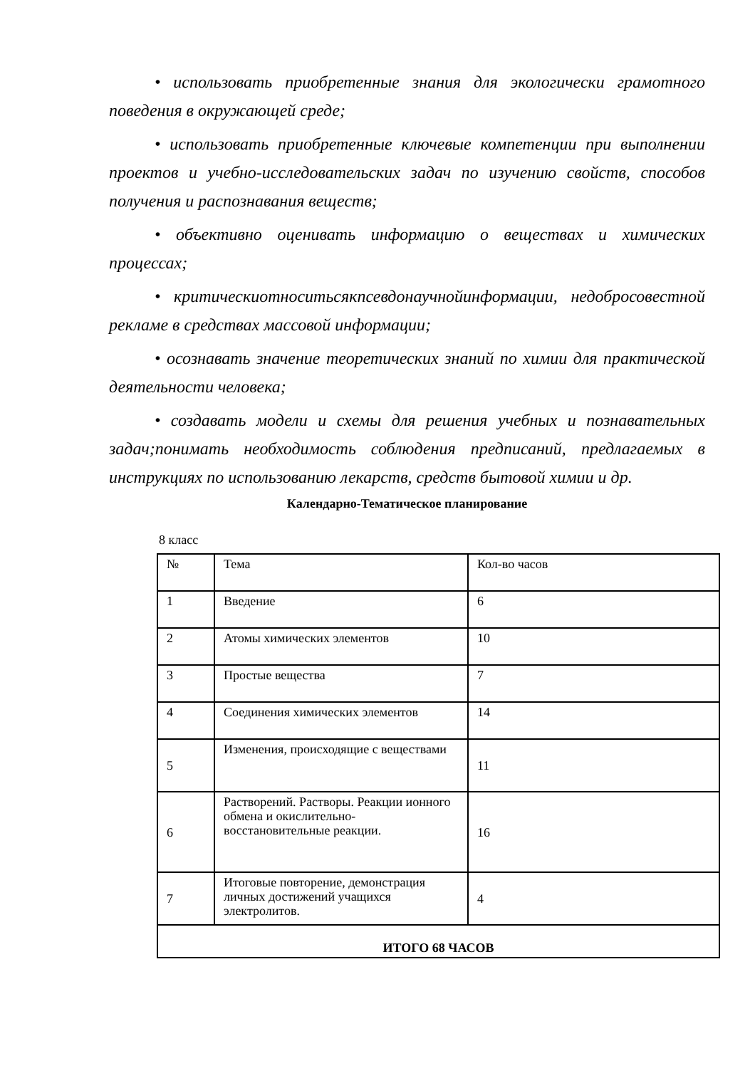• использовать приобретенные знания для экологически грамотного поведения в окружающей среде;
• использовать приобретенные ключевые компетенции при выполнении проектов и учебно-исследовательских задач по изучению свойств, способов получения и распознавания веществ;
• объективно оценивать информацию о веществах и химических процессах;
• критическиотноситьсякпсевдонаучнойинформации, недобросовестной рекламе в средствах массовой информации;
• осознавать значение теоретических знаний по химии для практической деятельности человека;
• создавать модели и схемы для решения учебных и познавательных задач;понимать необходимость соблюдения предписаний, предлагаемых в инструкциях по использованию лекарств, средств бытовой химии и др.
Календарно-Тематическое планирование
8 класс
| № | Тема | Кол-во часов |
| 1 | Введение | 6 |
| 2 | Атомы химических элементов | 10 |
| 3 | Простые вещества | 7 |
| 4 | Соединения химических элементов | 14 |
| 5 | Изменения, происходящие с веществами | 11 |
| 6 | Растворений. Растворы. Реакции ионного обмена и окислительно-восстановительные реакции. | 16 |
| 7 | Итоговые повторение, демонстрация личных достижений учащихся электролитов. | 4 |
| ИТОГО 68 ЧАСОВ | | |